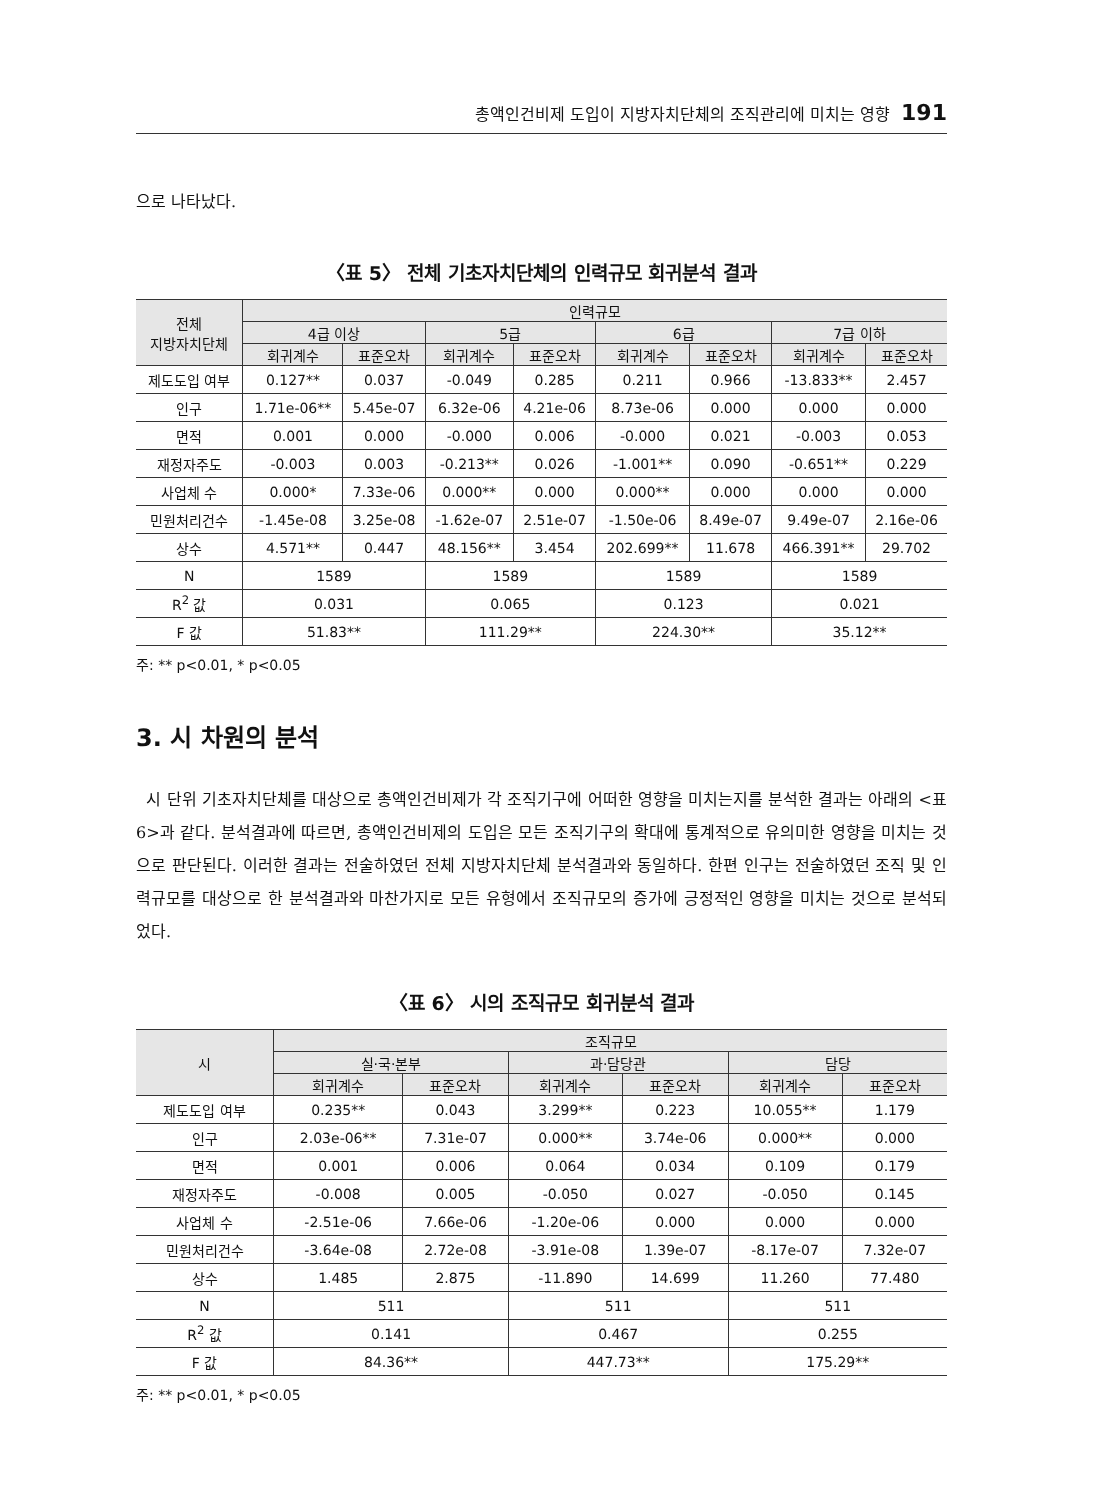총액인건비제 도입이 지방자치단체의 조직관리에 미치는 영향 191
으로 나타났다.
〈표 5〉 전체 기초자치단체의 인력규모 회귀분석 결과
| 전체 지방자치단체 | 인력규모 | | | | | | | |
| --- | --- | --- | --- | --- | --- | --- | --- | --- |
| | 4급 이상 | | 5급 | | 6급 | | 7급 이하 | |
| | 회귀계수 | 표준오차 | 회귀계수 | 표준오차 | 회귀계수 | 표준오차 | 회귀계수 | 표준오차 |
| 제도도입 여부 | 0.127** | 0.037 | -0.049 | 0.285 | 0.211 | 0.966 | -13.833** | 2.457 |
| 인구 | 1.71e-06** | 5.45e-07 | 6.32e-06 | 4.21e-06 | 8.73e-06 | 0.000 | 0.000 | 0.000 |
| 면적 | 0.001 | 0.000 | -0.000 | 0.006 | -0.000 | 0.021 | -0.003 | 0.053 |
| 재정자주도 | -0.003 | 0.003 | -0.213** | 0.026 | -1.001** | 0.090 | -0.651** | 0.229 |
| 사업체 수 | 0.000* | 7.33e-06 | 0.000** | 0.000 | 0.000** | 0.000 | 0.000 | 0.000 |
| 민원처리건수 | -1.45e-08 | 3.25e-08 | -1.62e-07 | 2.51e-07 | -1.50e-06 | 8.49e-07 | 9.49e-07 | 2.16e-06 |
| 상수 | 4.571** | 0.447 | 48.156** | 3.454 | 202.699** | 11.678 | 466.391** | 29.702 |
| N | 1589 | | 1589 | | 1589 | | 1589 | |
| R<sup>2</sup> 값 | 0.031 | | 0.065 | | 0.123 | | 0.021 | |
| F 값 | 51.83** | | 111.29** | | 224.30** | | 35.12** | |
주: ** p<0.01, * p<0.05
3. 시 차원의 분석
시 단위 기초자치단체를 대상으로 총액인건비제가 각 조직기구에 어떠한 영향을 미치는지를 분석한 결과는 아래의 <표 6>과 같다. 분석결과에 따르면, 총액인건비제의 도입은 모든 조직기구의 확대에 통계적으로 유의미한 영향을 미치는 것으로 판단된다. 이러한 결과는 전술하였던 전체 지방자치단체 분석결과와 동일하다. 한편 인구는 전술하였던 조직 및 인력규모를 대상으로 한 분석결과와 마찬가지로 모든 유형에서 조직규모의 증가에 긍정적인 영향을 미치는 것으로 분석되었다.
〈표 6〉 시의 조직규모 회귀분석 결과
| 시 | 조직규모 | | | | | |
| --- | --- | --- | --- | --- | --- | --- |
| | 실·국·본부 | | 과·담당관 | | 담당 | |
| | 회귀계수 | 표준오차 | 회귀계수 | 표준오차 | 회귀계수 | 표준오차 |
| 제도도입 여부 | 0.235** | 0.043 | 3.299** | 0.223 | 10.055** | 1.179 |
| 인구 | 2.03e-06** | 7.31e-07 | 0.000** | 3.74e-06 | 0.000** | 0.000 |
| 면적 | 0.001 | 0.006 | 0.064 | 0.034 | 0.109 | 0.179 |
| 재정자주도 | -0.008 | 0.005 | -0.050 | 0.027 | -0.050 | 0.145 |
| 사업체 수 | -2.51e-06 | 7.66e-06 | -1.20e-06 | 0.000 | 0.000 | 0.000 |
| 민원처리건수 | -3.64e-08 | 2.72e-08 | -3.91e-08 | 1.39e-07 | -8.17e-07 | 7.32e-07 |
| 상수 | 1.485 | 2.875 | -11.890 | 14.699 | 11.260 | 77.480 |
| N | 511 | | 511 | | 511 | |
| R<sup>2</sup> 값 | 0.141 | | 0.467 | | 0.255 | |
| F 값 | 84.36** | | 447.73** | | 175.29** | |
주: ** p<0.01, * p<0.05